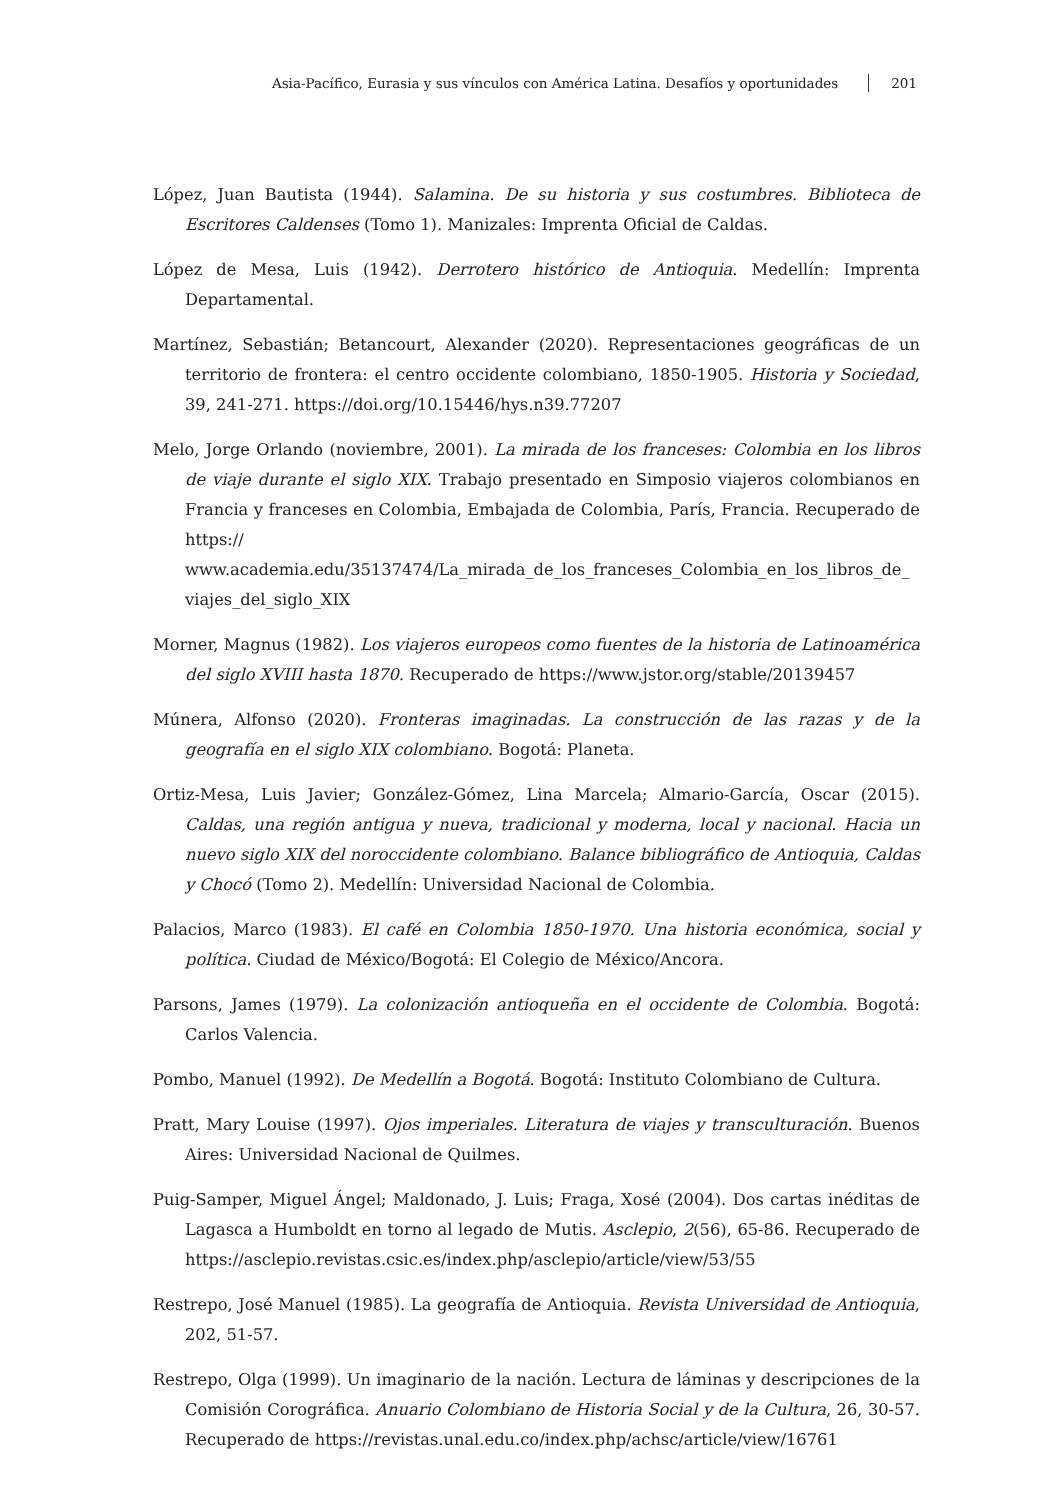Asia-Pacífico, Eurasia y sus vínculos con América Latina. Desafíos y oportunidades 201
López, Juan Bautista (1944). Salamina. De su historia y sus costumbres. Biblioteca de Escritores Caldenses (Tomo 1). Manizales: Imprenta Oficial de Caldas.
López de Mesa, Luis (1942). Derrotero histórico de Antioquia. Medellín: Imprenta Departamental.
Martínez, Sebastián; Betancourt, Alexander (2020). Representaciones geográficas de un territorio de frontera: el centro occidente colombiano, 1850-1905. Historia y Sociedad, 39, 241-271. https://doi.org/10.15446/hys.n39.77207
Melo, Jorge Orlando (noviembre, 2001). La mirada de los franceses: Colombia en los libros de viaje durante el siglo XIX. Trabajo presentado en Simposio viajeros colombianos en Francia y franceses en Colombia, Embajada de Colombia, París, Francia. Recuperado de https:// www.academia.edu/35137474/La_mirada_de_los_franceses_Colombia_en_los_libros_de_ viajes_del_siglo_XIX
Morner, Magnus (1982). Los viajeros europeos como fuentes de la historia de Latinoamérica del siglo XVIII hasta 1870. Recuperado de https://www.jstor.org/stable/20139457
Múnera, Alfonso (2020). Fronteras imaginadas. La construcción de las razas y de la geografía en el siglo XIX colombiano. Bogotá: Planeta.
Ortiz-Mesa, Luis Javier; González-Gómez, Lina Marcela; Almario-García, Oscar (2015). Caldas, una región antigua y nueva, tradicional y moderna, local y nacional. Hacia un nuevo siglo XIX del noroccidente colombiano. Balance bibliográfico de Antioquia, Caldas y Chocó (Tomo 2). Medellín: Universidad Nacional de Colombia.
Palacios, Marco (1983). El café en Colombia 1850-1970. Una historia económica, social y política. Ciudad de México/Bogotá: El Colegio de México/Ancora.
Parsons, James (1979). La colonización antioqueña en el occidente de Colombia. Bogotá: Carlos Valencia.
Pombo, Manuel (1992). De Medellín a Bogotá. Bogotá: Instituto Colombiano de Cultura.
Pratt, Mary Louise (1997). Ojos imperiales. Literatura de viajes y transculturación. Buenos Aires: Universidad Nacional de Quilmes.
Puig-Samper, Miguel Ángel; Maldonado, J. Luis; Fraga, Xosé (2004). Dos cartas inéditas de Lagasca a Humboldt en torno al legado de Mutis. Asclepio, 2(56), 65-86. Recuperado de https://asclepio.revistas.csic.es/index.php/asclepio/article/view/53/55
Restrepo, José Manuel (1985). La geografía de Antioquia. Revista Universidad de Antioquia, 202, 51-57.
Restrepo, Olga (1999). Un imaginario de la nación. Lectura de láminas y descripciones de la Comisión Corográfica. Anuario Colombiano de Historia Social y de la Cultura, 26, 30-57. Recuperado de https://revistas.unal.edu.co/index.php/achsc/article/view/16761